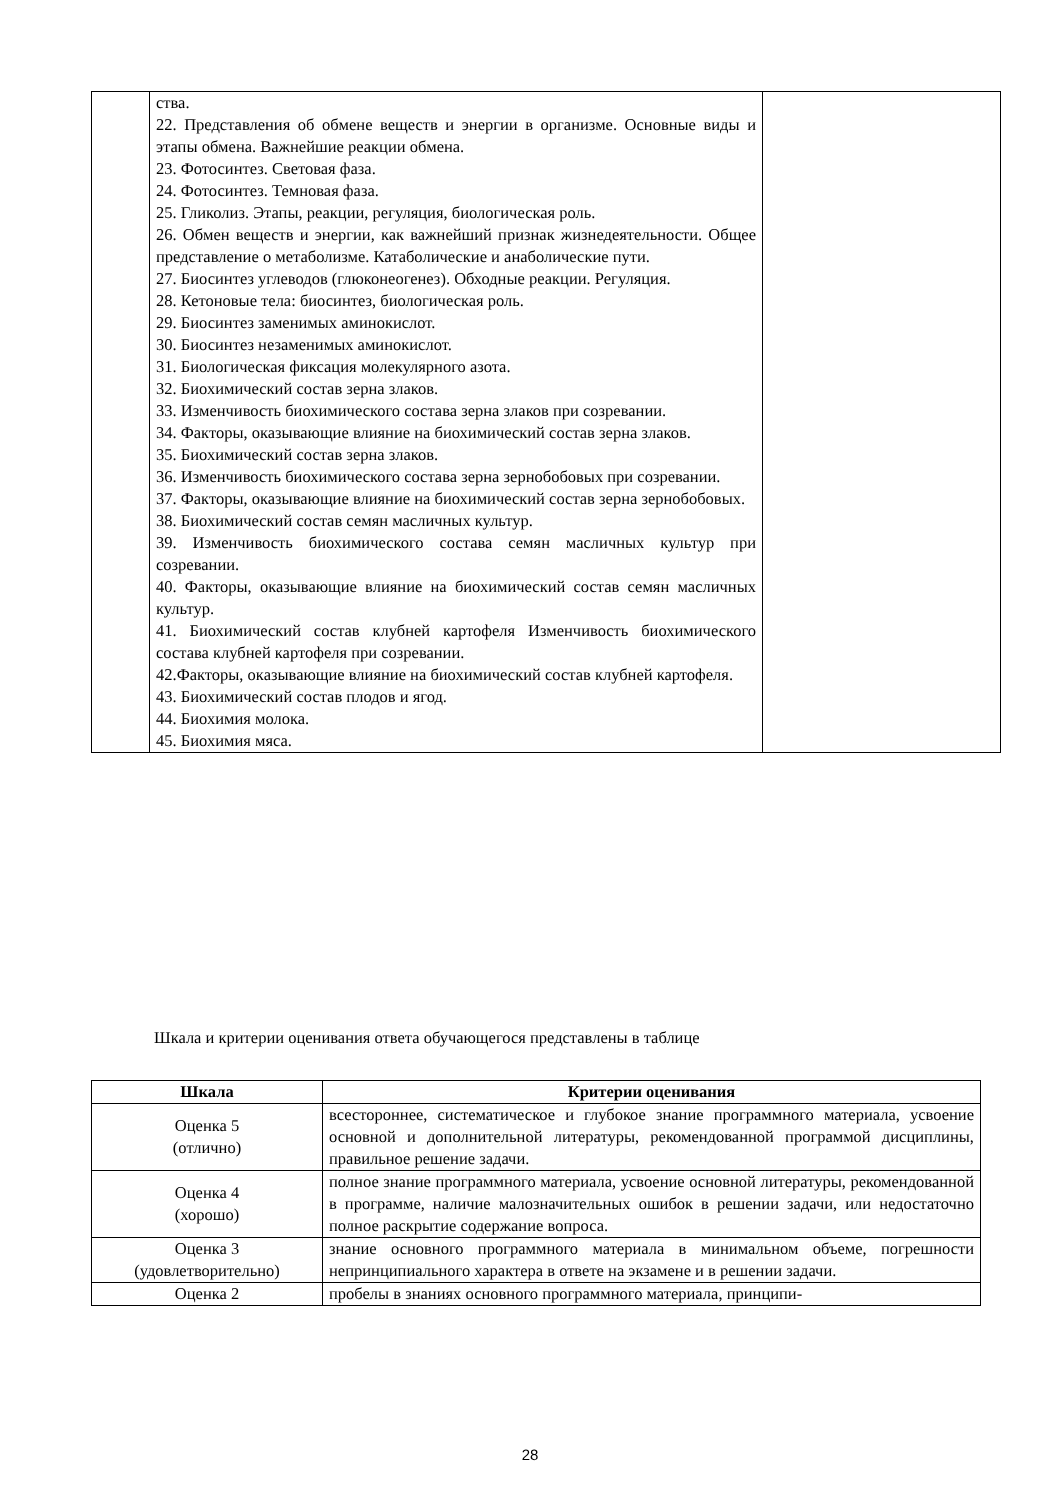| | ства. 22. Представления об обмене веществ и энергии в организме. Основные виды и этапы обмена. Важнейшие реакции обмена. 23. Фотосинтез. Световая фаза. 24. Фотосинтез. Темновая фаза. 25. Гликолиз. Этапы, реакции, регуляция, биологическая роль. 26. Обмен веществ и энергии, как важнейший признак жизнедеятельности. Общее представление о метаболизме. Катаболические и анаболические пути. 27. Биосинтез углеводов (глюконеогенез). Обходные реакции. Регуляция. 28. Кетоновые тела: биосинтез, биологическая роль. 29. Биосинтез заменимых аминокислот. 30. Биосинтез незаменимых аминокислот. 31. Биологическая фиксация молекулярного азота. 32. Биохимический состав зерна злаков. 33. Изменчивость биохимического состава зерна злаков при созревании. 34. Факторы, оказывающие влияние на биохимический состав зерна злаков. 35. Биохимический состав зерна злаков. 36. Изменчивость биохимического состава зерна зернобобовых при созревании. 37. Факторы, оказывающие влияние на биохимический состав зерна зернобобовых. 38. Биохимический состав семян масличных культур. 39. Изменчивость биохимического состава семян масличных культур при созревании. 40. Факторы, оказывающие влияние на биохимический состав семян масличных культур. 41. Биохимический состав клубней картофеля Изменчивость биохимического состава клубней картофеля при созревании. 42.Факторы, оказывающие влияние на биохимический состав клубней картофеля. 43. Биохимический состав плодов и ягод. 44. Биохимия молока. 45. Биохимия мяса. | |
Шкала и критерии оценивания ответа обучающегося представлены в таблице
| Шкала | Критерии оценивания |
| --- | --- |
| Оценка 5 (отлично) | всестороннее, систематическое и глубокое знание программного материала, усвоение основной и дополнительной литературы, рекомендованной программой дисциплины, правильное решение задачи. |
| Оценка 4 (хорошо) | полное знание программного материала, усвоение основной литературы, рекомендованной в программе, наличие малозначительных ошибок в решении задачи, или недостаточно полное раскрытие содержание вопроса. |
| Оценка 3 (удовлетворительно) | знание основного программного материала в минимальном объеме, погрешности непринципиального характера в ответе на экзамене и в решении задачи. |
| Оценка 2 | пробелы в знаниях основного программного материала, принципи- |
28